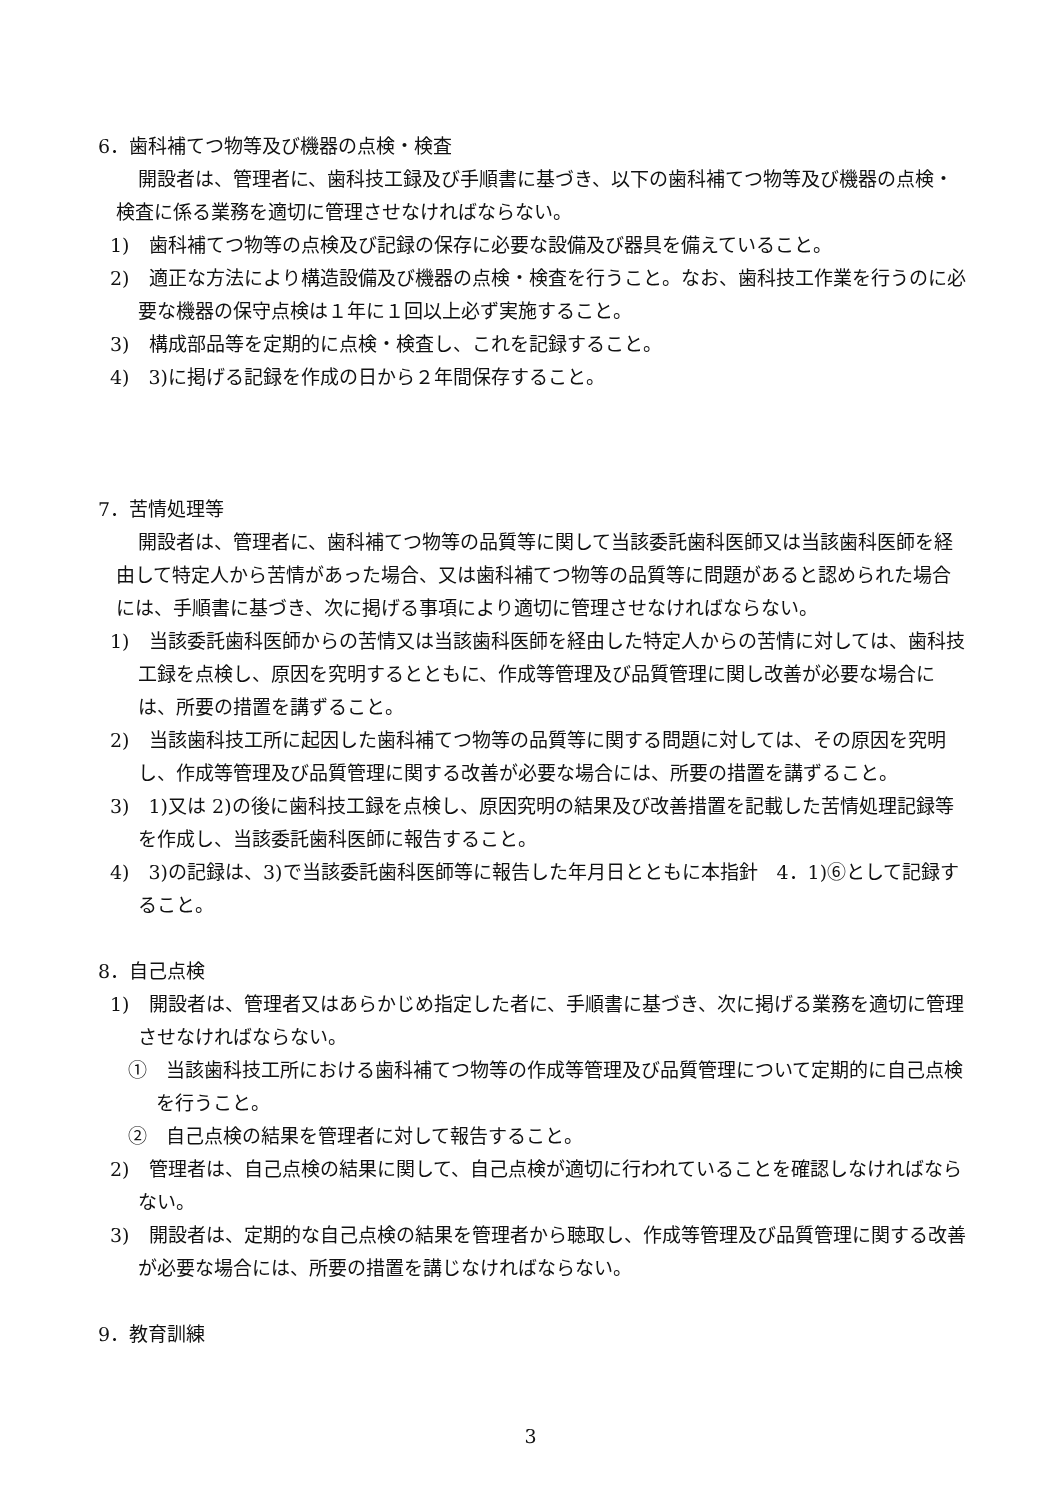6．歯科補てつ物等及び機器の点検・検査
開設者は、管理者に、歯科技工録及び手順書に基づき、以下の歯科補てつ物等及び機器の点検・検査に係る業務を適切に管理させなければならない。
1)　歯科補てつ物等の点検及び記録の保存に必要な設備及び器具を備えていること。
2)　適正な方法により構造設備及び機器の点検・検査を行うこと。なお、歯科技工作業を行うのに必要な機器の保守点検は１年に１回以上必ず実施すること。
3)　構成部品等を定期的に点検・検査し、これを記録すること。
4)　3)に掲げる記録を作成の日から２年間保存すること。
7．苦情処理等
開設者は、管理者に、歯科補てつ物等の品質等に関して当該委託歯科医師又は当該歯科医師を経由して特定人から苦情があった場合、又は歯科補てつ物等の品質等に問題があると認められた場合には、手順書に基づき、次に掲げる事項により適切に管理させなければならない。
1)　当該委託歯科医師からの苦情又は当該歯科医師を経由した特定人からの苦情に対しては、歯科技工録を点検し、原因を究明するとともに、作成等管理及び品質管理に関し改善が必要な場合には、所要の措置を講ずること。
2)　当該歯科技工所に起因した歯科補てつ物等の品質等に関する問題に対しては、その原因を究明し、作成等管理及び品質管理に関する改善が必要な場合には、所要の措置を講ずること。
3)　1)又は 2)の後に歯科技工録を点検し、原因究明の結果及び改善措置を記載した苦情処理記録等を作成し、当該委託歯科医師に報告すること。
4)　3)の記録は、3)で当該委託歯科医師等に報告した年月日とともに本指針　4．1)⑥として記録すること。
8．自己点検
1)　開設者は、管理者又はあらかじめ指定した者に、手順書に基づき、次に掲げる業務を適切に管理させなければならない。
①　当該歯科技工所における歯科補てつ物等の作成等管理及び品質管理について定期的に自己点検を行うこと。
②　自己点検の結果を管理者に対して報告すること。
2)　管理者は、自己点検の結果に関して、自己点検が適切に行われていることを確認しなければならない。
3)　開設者は、定期的な自己点検の結果を管理者から聴取し、作成等管理及び品質管理に関する改善が必要な場合には、所要の措置を講じなければならない。
9．教育訓練
3